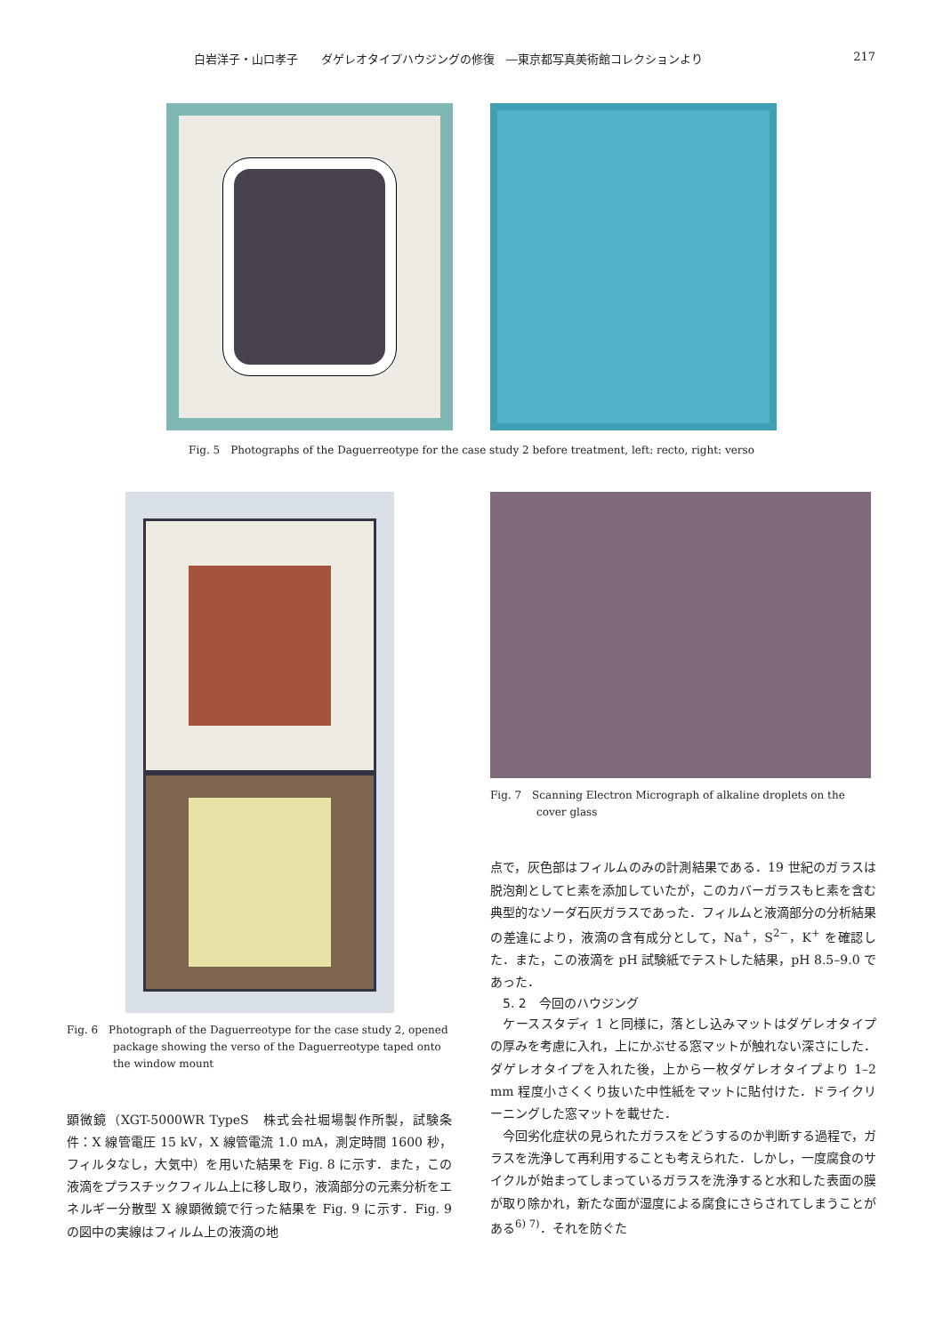白岩洋子・山口孝子　　ダゲレオタイプハウジングの修復　―東京都写真美術館コレクションより 217
Fig. 5　Photographs of the Daguerreotype for the case study 2 before treatment, left: recto, right: verso
Fig. 6　Photograph of the Daguerreotype for the case study 2, opened package showing the verso of the Daguerreotype taped onto the window mount
顕微鏡（XGT-5000WR TypeS　株式会社堀場製作所製，試験条件：X 線管電圧 15 kV，X 線管電流 1.0 mA，測定時間 1600 秒，フィルタなし，大気中）を用いた結果を Fig. 8 に示す．また，この液滴をプラスチックフィルム上に移し取り，液滴部分の元素分析をエネルギー分散型 X 線顕微鏡で行った結果を Fig. 9 に示す．Fig. 9 の図中の実線はフィルム上の液滴の地
Fig. 7　Scanning Electron Micrograph of alkaline droplets on the cover glass
点で，灰色部はフィルムのみの計測結果である．19 世紀のガラスは脱泡剤としてヒ素を添加していたが，このカバーガラスもヒ素を含む典型的なソーダ石灰ガラスであった．フィルムと液滴部分の分析結果の差違により，液滴の含有成分として，Na<sup>+</sup>，S<sup>2−</sup>，K<sup>+</sup> を確認した．また，この液滴を pH 試験紙でテストした結果，pH 8.5–9.0 であった．
5. 2　今回のハウジング
　ケーススタディ 1 と同様に，落とし込みマットはダゲレオタイプの厚みを考慮に入れ，上にかぶせる窓マットが触れない深さにした．ダゲレオタイプを入れた後，上から一枚ダゲレオタイプより 1–2 mm 程度小さくくり抜いた中性紙をマットに貼付けた．ドライクリーニングした窓マットを載せた．
　今回劣化症状の見られたガラスをどうするのか判断する過程で，ガラスを洗浄して再利用することも考えられた．しかし，一度腐食のサイクルが始まってしまっているガラスを洗浄すると水和した表面の膜が取り除かれ，新たな面が湿度による腐食にさらされてしまうことがある<sup>6) 7)</sup>．それを防ぐた